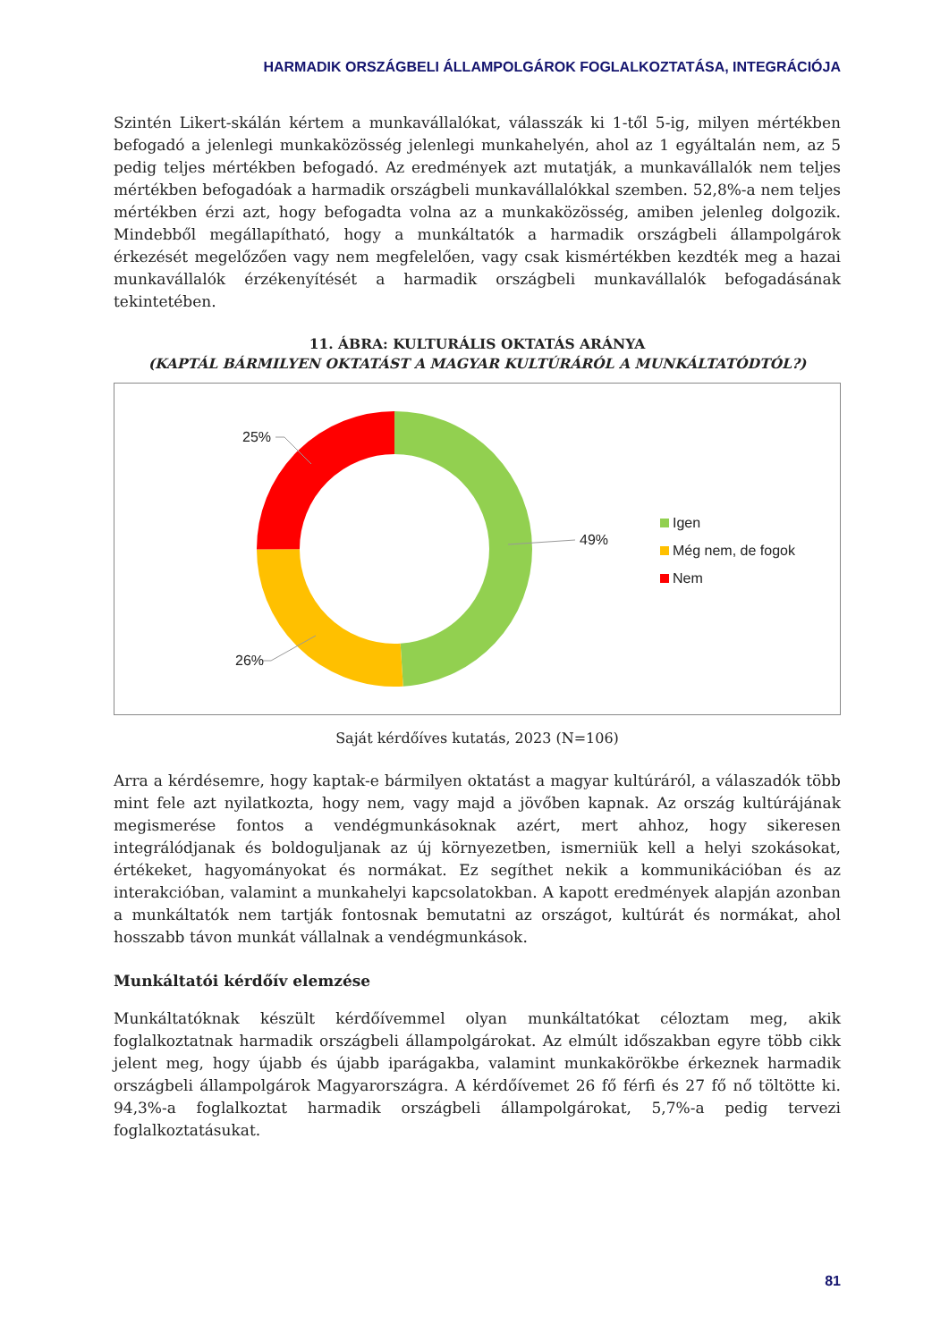HARMADIK ORSZÁGBELI ÁLLAMPOLGÁROK FOGLALKOZTATÁSA, INTEGRÁCIÓJA
Szintén Likert-skálán kértem a munkavállalókat, válasszák ki 1-től 5-ig, milyen mértékben befogadó a jelenlegi munkaközösség jelenlegi munkahelyén, ahol az 1 egyáltalán nem, az 5 pedig teljes mértékben befogadó. Az eredmények azt mutatják, a munkavállalók nem teljes mértékben befogadóak a harmadik országbeli munkavállalókkal szemben. 52,8%-a nem teljes mértékben érzi azt, hogy befogadta volna az a munkaközösség, amiben jelenleg dolgozik. Mindebből megállapítható, hogy a munkáltatók a harmadik országbeli állampolgárok érkezését megelőzően vagy nem megfelelően, vagy csak kismértékben kezdték meg a hazai munkavállalók érzékenyítését a harmadik országbeli munkavállalók befogadásának tekintetében.
11. ÁBRA: KULTURÁLIS OKTATÁS ARÁNYA
(KAPTÁL BÁRMILYEN OKTATÁST A MAGYAR KULTÚRÁRÓL A MUNKÁLTATÓDTÓL?)
49%
25%
26%
Igen
Még nem, de fogok
Nem
Saját kérdőíves kutatás, 2023 (N=106)
Arra a kérdésemre, hogy kaptak-e bármilyen oktatást a magyar kultúráról, a válaszadók több mint fele azt nyilatkozta, hogy nem, vagy majd a jövőben kapnak. Az ország kultúrájának megismerése fontos a vendégmunkásoknak azért, mert ahhoz, hogy sikeresen integrálódjanak és boldoguljanak az új környezetben, ismerniük kell a helyi szokásokat, értékeket, hagyományokat és normákat. Ez segíthet nekik a kommunikációban és az interakcióban, valamint a munkahelyi kapcsolatokban. A kapott eredmények alapján azonban a munkáltatók nem tartják fontosnak bemutatni az országot, kultúrát és normákat, ahol hosszabb távon munkát vállalnak a vendégmunkások.
Munkáltatói kérdőív elemzése
Munkáltatóknak készült kérdőívemmel olyan munkáltatókat céloztam meg, akik foglalkoztatnak harmadik országbeli állampolgárokat. Az elmúlt időszakban egyre több cikk jelent meg, hogy újabb és újabb iparágakba, valamint munkakörökbe érkeznek harmadik országbeli állampolgárok Magyarországra. A kérdőívemet 26 fő férfi és 27 fő nő töltötte ki. 94,3%-a foglalkoztat harmadik országbeli állampolgárokat, 5,7%-a pedig tervezi foglalkoztatásukat.
81